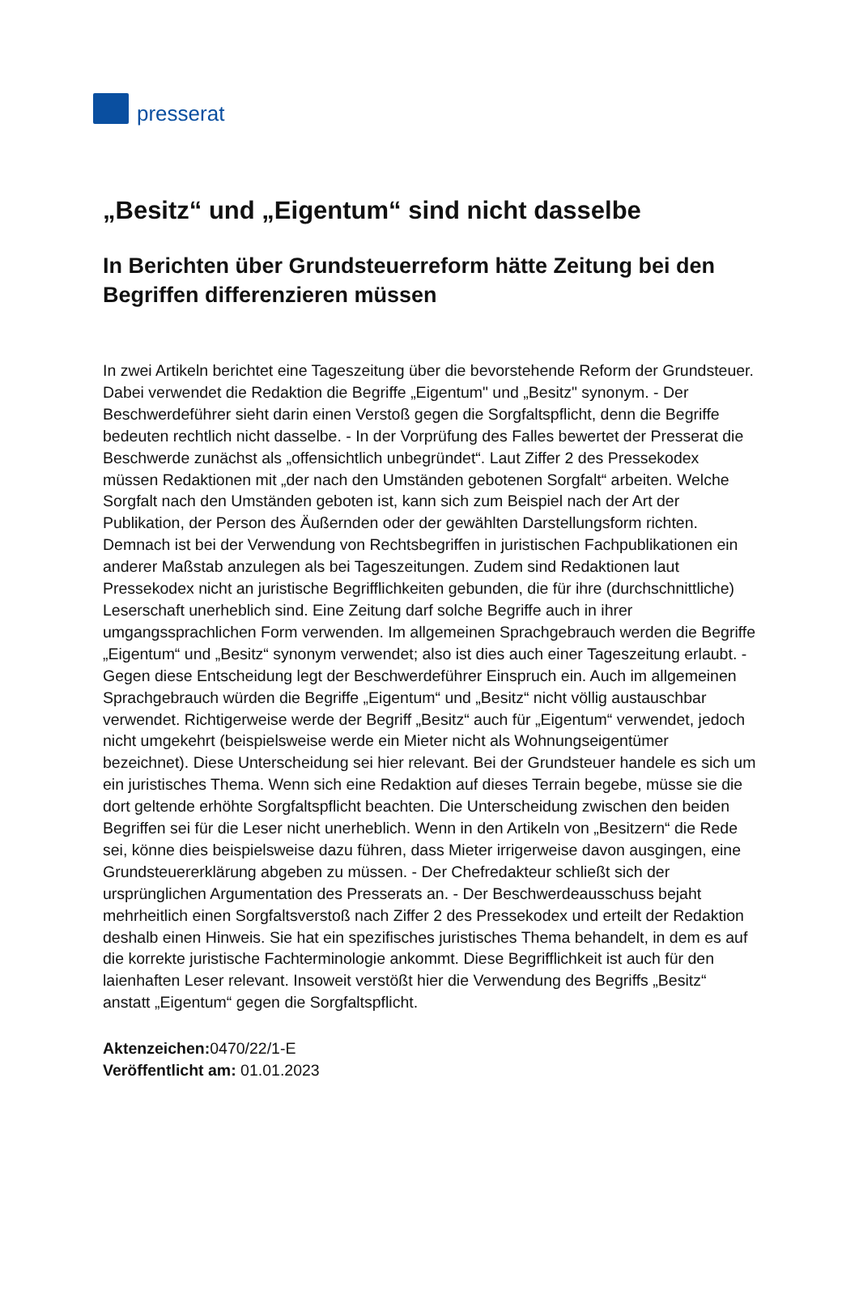presserat
„Besitz“ und „Eigentum“ sind nicht dasselbe
In Berichten über Grundsteuerreform hätte Zeitung bei den Begriffen differenzieren müssen
In zwei Artikeln berichtet eine Tageszeitung über die bevorstehende Reform der Grundsteuer. Dabei verwendet die Redaktion die Begriffe „Eigentum" und „Besitz" synonym. - Der Beschwerdeführer sieht darin einen Verstoß gegen die Sorgfaltspflicht, denn die Begriffe bedeuten rechtlich nicht dasselbe. - In der Vorprüfung des Falles bewertet der Presserat die Beschwerde zunächst als „offensichtlich unbegründet“. Laut Ziffer 2 des Pressekodex müssen Redaktionen mit „der nach den Umständen gebotenen Sorgfalt“ arbeiten. Welche Sorgfalt nach den Umständen geboten ist, kann sich zum Beispiel nach der Art der Publikation, der Person des Äußernden oder der gewählten Darstellungsform richten. Demnach ist bei der Verwendung von Rechtsbegriffen in juristischen Fachpublikationen ein anderer Maßstab anzulegen als bei Tageszeitungen. Zudem sind Redaktionen laut Pressekodex nicht an juristische Begrifflichkeiten gebunden, die für ihre (durchschnittliche) Leserschaft unerheblich sind. Eine Zeitung darf solche Begriffe auch in ihrer umgangssprachlichen Form verwenden. Im allgemeinen Sprachgebrauch werden die Begriffe „Eigentum“ und „Besitz“ synonym verwendet; also ist dies auch einer Tageszeitung erlaubt. - Gegen diese Entscheidung legt der Beschwerdeführer Einspruch ein. Auch im allgemeinen Sprachgebrauch würden die Begriffe „Eigentum“ und „Besitz“ nicht völlig austauschbar verwendet. Richtigerweise werde der Begriff „Besitz“ auch für „Eigentum“ verwendet, jedoch nicht umgekehrt (beispielsweise werde ein Mieter nicht als Wohnungseigentümer bezeichnet). Diese Unterscheidung sei hier relevant. Bei der Grundsteuer handele es sich um ein juristisches Thema. Wenn sich eine Redaktion auf dieses Terrain begebe, müsse sie die dort geltende erhöhte Sorgfaltspflicht beachten. Die Unterscheidung zwischen den beiden Begriffen sei für die Leser nicht unerheblich. Wenn in den Artikeln von „Besitzern“ die Rede sei, könne dies beispielsweise dazu führen, dass Mieter irrigerweise davon ausgingen, eine Grundsteuererklärung abgeben zu müssen. - Der Chefredakteur schließt sich der ursprünglichen Argumentation des Presserats an. - Der Beschwerdeausschuss bejaht mehrheitlich einen Sorgfaltsverstoß nach Ziffer 2 des Pressekodex und erteilt der Redaktion deshalb einen Hinweis. Sie hat ein spezifisches juristisches Thema behandelt, in dem es auf die korrekte juristische Fachterminologie ankommt. Diese Begrifflichkeit ist auch für den laienhaften Leser relevant. Insoweit verstößt hier die Verwendung des Begriffs „Besitz“ anstatt „Eigentum“ gegen die Sorgfaltspflicht.
Aktenzeichen: 0470/22/1-E
Veröffentlicht am: 01.01.2023